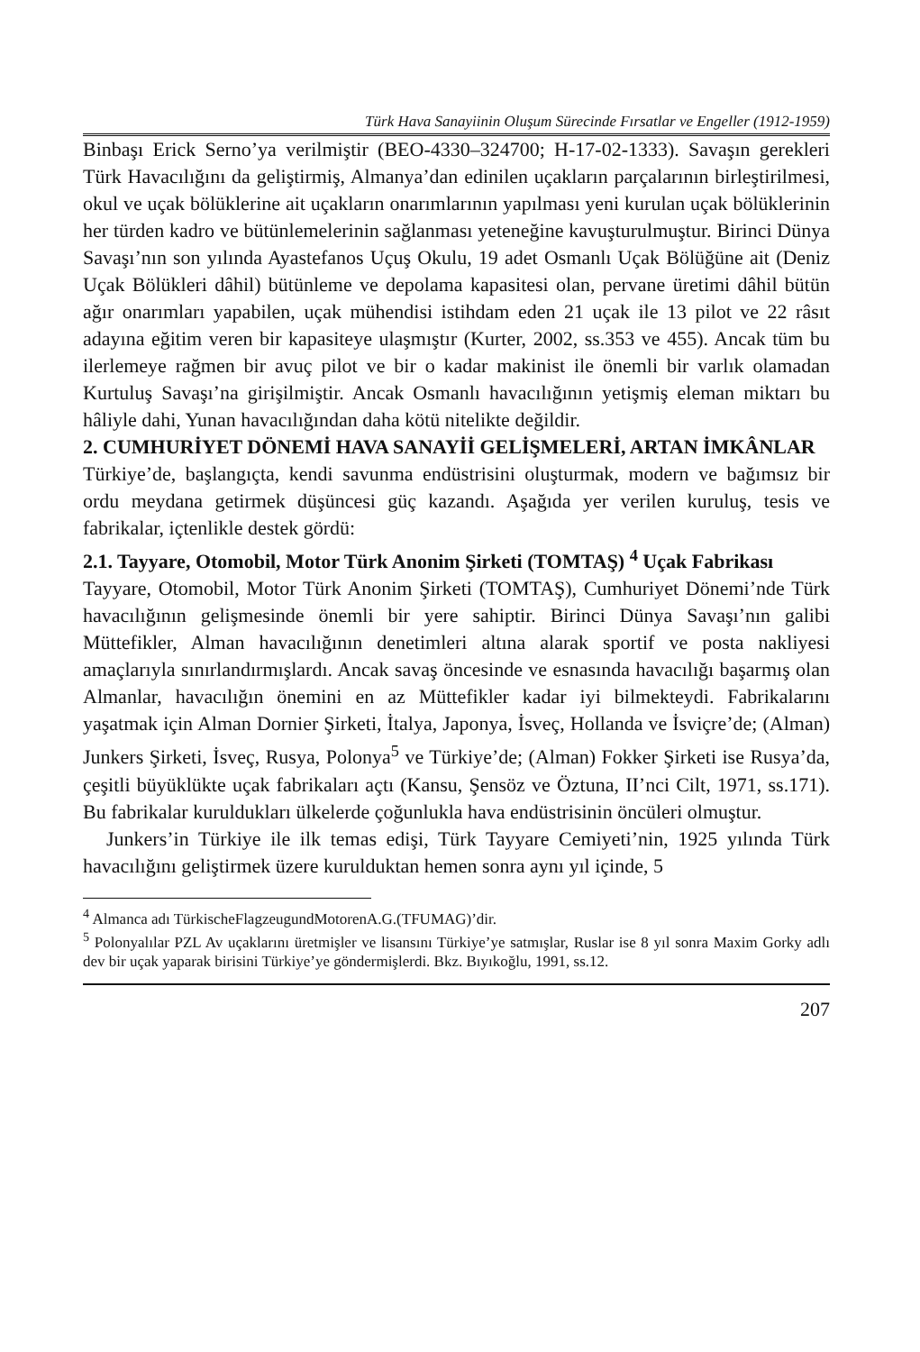Türk Hava Sanayiinin Oluşum Sürecinde Fırsatlar ve Engeller (1912-1959)
Binbaşı Erick Serno’ya verilmiştir (BEO-4330–324700; H-17-02-1333). Savaşın gerekleri Türk Havacılığını da geliştirmiş, Almanya’dan edinilen uçakların parçalarının birleştirilmesi, okul ve uçak bölüklerine ait uçakların onarımlarının yapılması yeni kurulan uçak bölüklerinin her türden kadro ve bütünlemelerinin sağlanması yeteneğine kavuşturulmuştur. Birinci Dünya Savaşı’nın son yılında Ayastefanos Uçuş Okulu, 19 adet Osmanlı Uçak Bölüğüne ait (Deniz Uçak Bölükleri dâhil) bütünleme ve depolama kapasitesi olan, pervane üretimi dâhil bütün ağır onarımları yapabilen, uçak mühendisi istihdam eden 21 uçak ile 13 pilot ve 22 râsıt adayına eğitim veren bir kapasiteye ulaşmıştır (Kurter, 2002, ss.353 ve 455). Ancak tüm bu ilerlemeye rağmen bir avuç pilot ve bir o kadar makinist ile önemli bir varlık olamadan Kurtuluş Savaşı’na girişilmiştir. Ancak Osmanlı havacılığının yetişmiş eleman miktarı bu hâliyle dahi, Yunan havacılığından daha kötü nitelikte değildir.
2. CUMHURİYET DÖNEMİ HAVA SANAYİİ GELİŞMELERİ, ARTAN İMKÂNLAR
Türkiye’de, başlangıçta, kendi savunma endüstrisini oluşturmak, modern ve bağımsız bir ordu meydana getirmek düşüncesi güç kazandı. Aşağıda yer verilen kuruluş, tesis ve fabrikalar, içtenlikle destek gördü:
2.1. Tayyare, Otomobil, Motor Türk Anonim Şirketi (TOMTAŞ) <sup>4</sup> Uçak Fabrikası
Tayyare, Otomobil, Motor Türk Anonim Şirketi (TOMTAŞ), Cumhuriyet Dönemi’nde Türk havacılığının gelişmesinde önemli bir yere sahiptir. Birinci Dünya Savaşı’nın galibi Müttefikler, Alman havacılığının denetimleri altına alarak sportif ve posta nakliyesi amaçlarıyla sınırlandırmışlardı. Ancak savaş öncesinde ve esnasında havacılığı başarmış olan Almanlar, havacılığın önemini en az Müttefikler kadar iyi bilmekteydi. Fabrikalarını yaşatmak için Alman Dornier Şirketi, İtalya, Japonya, İsveç, Hollanda ve İsviçre’de; (Alman) Junkers Şirketi, İsveç, Rusya, Polonya<sup>5</sup> ve Türkiye’de; (Alman) Fokker Şirketi ise Rusya’da, çeşitli büyüklükte uçak fabrikaları açtı (Kansu, Şensöz ve Öztuna, II’nci Cilt, 1971, ss.171). Bu fabrikalar kuruldukları ülkelerde çoğunlukla hava endüstrisinin öncüleri olmuştur.
Junkers’in Türkiye ile ilk temas edişi, Türk Tayyare Cemiyeti’nin, 1925 yılında Türk havacılığını geliştirmek üzere kurulduktan hemen sonra aynı yıl içinde, 5
<sup>4</sup> Almanca adı TürkischeFlagzeugundMotorenA.G.(TFUMAG)’dir.
<sup>5</sup> Polonyalılar PZL Av uçaklarını üretmişler ve lisansını Türkiye’ye satmışlar, Ruslar ise 8 yıl sonra Maxim Gorky adlı dev bir uçak yaparak birisini Türkiye’ye göndermişlerdi. Bkz. Bıyıkoğlu, 1991, ss.12.
207